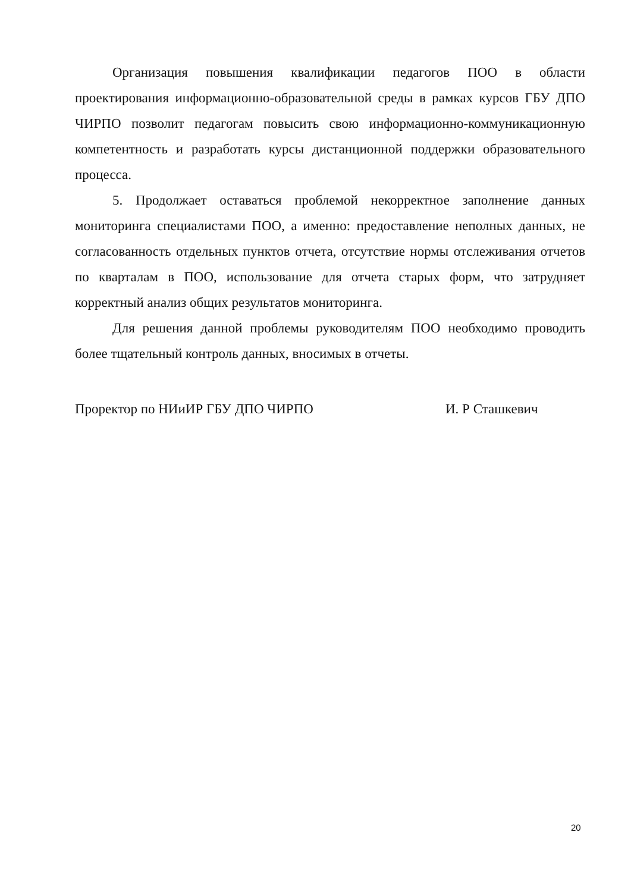Организация повышения квалификации педагогов ПОО в области проектирования информационно-образовательной среды в рамках курсов ГБУ ДПО ЧИРПО позволит педагогам повысить свою информационно-коммуникационную компетентность и разработать курсы дистанционной поддержки образовательного процесса.
5. Продолжает оставаться проблемой некорректное заполнение данных мониторинга специалистами ПОО, а именно: предоставление неполных данных, не согласованность отдельных пунктов отчета, отсутствие нормы отслеживания отчетов по кварталам в ПОО, использование для отчета старых форм, что затрудняет корректный анализ общих результатов мониторинга.
Для решения данной проблемы руководителям ПОО необходимо проводить более тщательный контроль данных, вносимых в отчеты.
Проректор по НИиИР ГБУ ДПО ЧИРПО И. Р Сташкевич
20